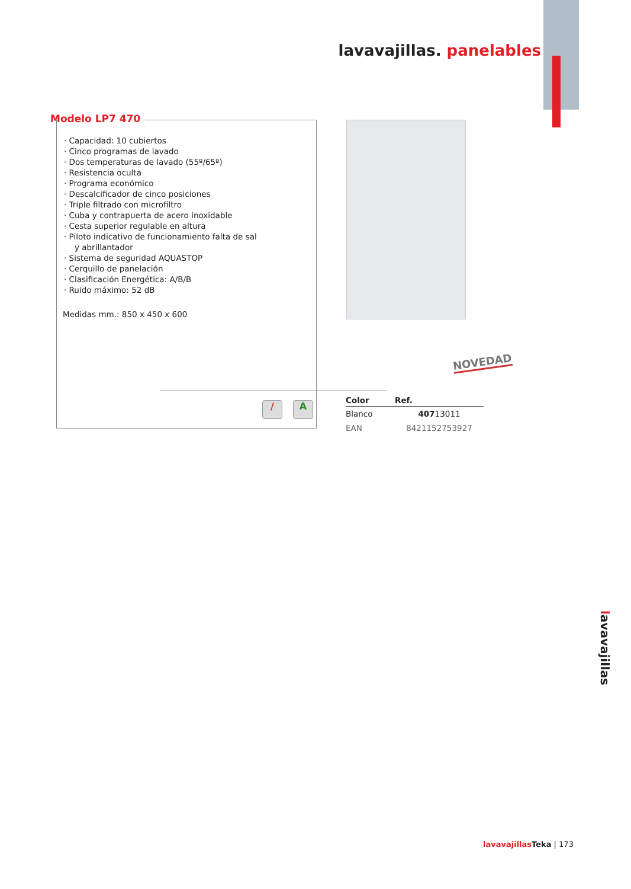lavavajillas. panelables
Modelo LP7 470
· Capacidad: 10 cubiertos
· Cinco programas de lavado
· Dos temperaturas de lavado (55º/65º)
· Resistencia oculta
· Programa económico
· Descalcificador de cinco posiciones
· Triple filtrado con microfiltro
· Cuba y contrapuerta de acero inoxidable
· Cesta superior regulable en altura
· Piloto indicativo de funcionamiento falta de sal
y abrillantador
· Sistema de seguridad AQUASTOP
· Cerquillo de panelación
· Clasificación Energética: A/B/B
· Ruido máximo: 52 dB
Medidas mm.: 850 x 450 x 600
/ A
NOVEDAD
| Color | | Ref. |
| --- | --- | --- |
| Blanco | | 407 13011 |
| EAN | | 8421152753927 |
lavavajillas
lavavajillas Teka | 173